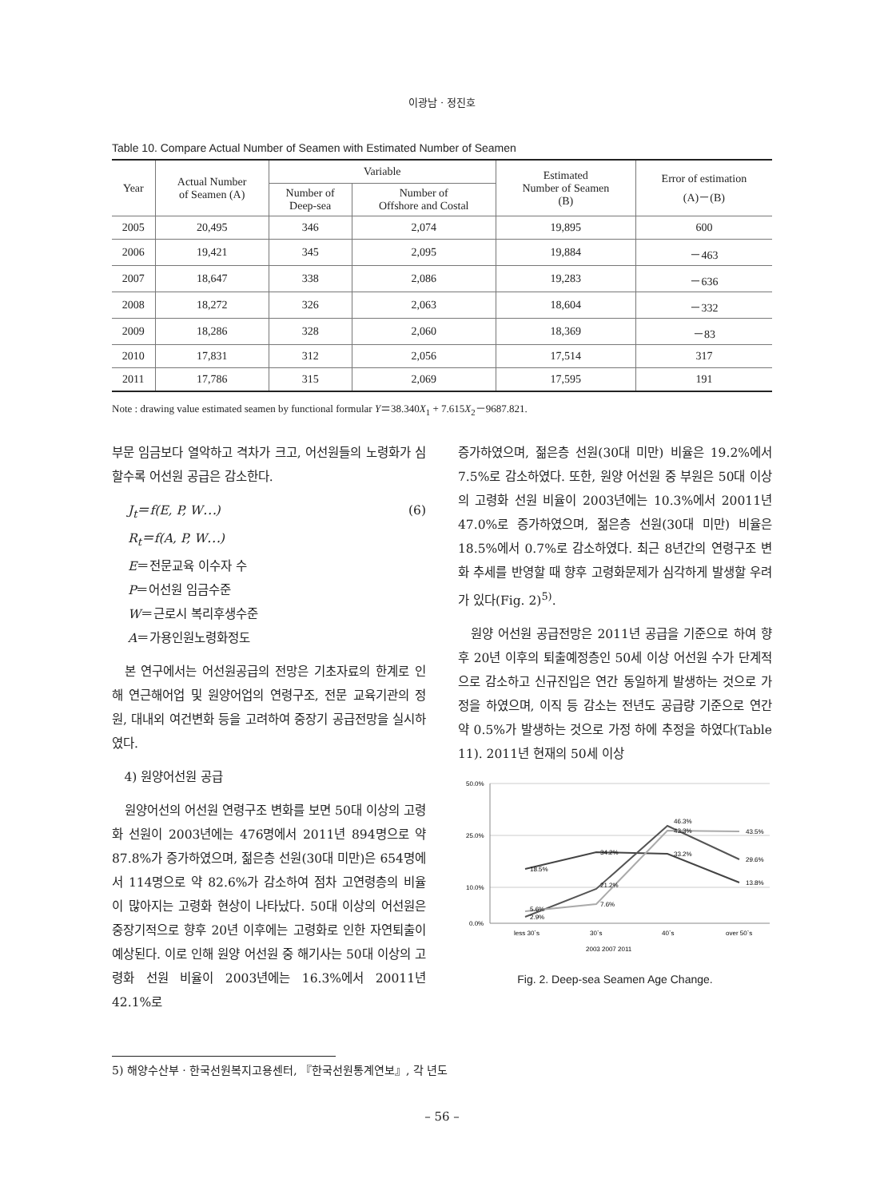이광남 · 정진호
Table 10. Compare Actual Number of Seamen with Estimated Number of Seamen
| Year | Actual Number of Seamen (A) | Variable | | Estimated Number of Seamen (B) | Error of estimation (A)－(B) |
| --- | --- | --- | --- | --- | --- |
| | | Number of Deep-sea | Number of Offshore and Costal | | |
| 2005 | 20,495 | 346 | 2,074 | 19,895 | 600 |
| 2006 | 19,421 | 345 | 2,095 | 19,884 | －463 |
| 2007 | 18,647 | 338 | 2,086 | 19,283 | －636 |
| 2008 | 18,272 | 326 | 2,063 | 18,604 | －332 |
| 2009 | 18,286 | 328 | 2,060 | 18,369 | －83 |
| 2010 | 17,831 | 312 | 2,056 | 17,514 | 317 |
| 2011 | 17,786 | 315 | 2,069 | 17,595 | 191 |
Note : drawing value estimated seamen by functional formular Y＝38.340X<sub>1</sub> + 7.615X<sub>2</sub>－9687.821.
부문 임금보다 열악하고 격차가 크고, 어선원들의 노령화가 심할수록 어선원 공급은 감소한다.
J<sub>t</sub>＝f(E, P, W⋯) (6)
R<sub>t</sub>＝f(A, P, W⋯)
E＝전문교육 이수자 수
P＝어선원 임금수준
W＝근로시 복리후생수준
A＝가용인원노령화정도
본 연구에서는 어선원공급의 전망은 기초자료의 한계로 인해 연근해어업 및 원양어업의 연령구조, 전문 교육기관의 정원, 대내외 여건변화 등을 고려하여 중장기 공급전망을 실시하였다.
4) 원양어선원 공급
원양어선의 어선원 연령구조 변화를 보면 50대 이상의 고령화 선원이 2003년에는 476명에서 2011년 894명으로 약 87.8%가 증가하였으며, 젊은층 선원(30대 미만)은 654명에서 114명으로 약 82.6%가 감소하여 점차 고연령층의 비율이 많아지는 고령화 현상이 나타났다. 50대 이상의 어선원은 중장기적으로 향후 20년 이후에는 고령화로 인한 자연퇴출이 예상된다. 이로 인해 원양 어선원 중 해기사는 50대 이상의 고령화 선원 비율이 2003년에는 16.3%에서 20011년 42.1%로
증가하였으며, 젊은층 선원(30대 미만) 비율은 19.2%에서 7.5%로 감소하였다. 또한, 원양 어선원 중 부원은 50대 이상의 고령화 선원 비율이 2003년에는 10.3%에서 20011년 47.0%로 증가하였으며, 젊은층 선원(30대 미만) 비율은 18.5%에서 0.7%로 감소하였다. 최근 8년간의 연령구조 변화 추세를 반영할 때 향후 고령화문제가 심각하게 발생할 우려가 있다(Fig. 2)<sup>5)</sup>.
원양 어선원 공급전망은 2011년 공급을 기준으로 하여 향후 20년 이후의 퇴출예정층인 50세 이상 어선원 수가 단계적으로 감소하고 신규진입은 연간 동일하게 발생하는 것으로 가정을 하였으며, 이직 등 감소는 전년도 공급량 기준으로 연간 약 0.5%가 발생하는 것으로 가정 하에 추정을 하였다(Table 11). 2011년 현재의 50세 이상
50.0%
25.0%
10.0%
0.0%
18.5%
34.2%
33.2%
13.8%
2.9%
21.2%
46.3%
29.6%
5.6%
7.6%
43.3%
43.5%
less 30`s
30`s
40`s
over 50`s
2003 2007 2011
Fig. 2. Deep-sea Seamen Age Change.
5) 해양수산부 · 한국선원복지고용센터, 『한국선원통계연보』, 각 년도
– 56 –